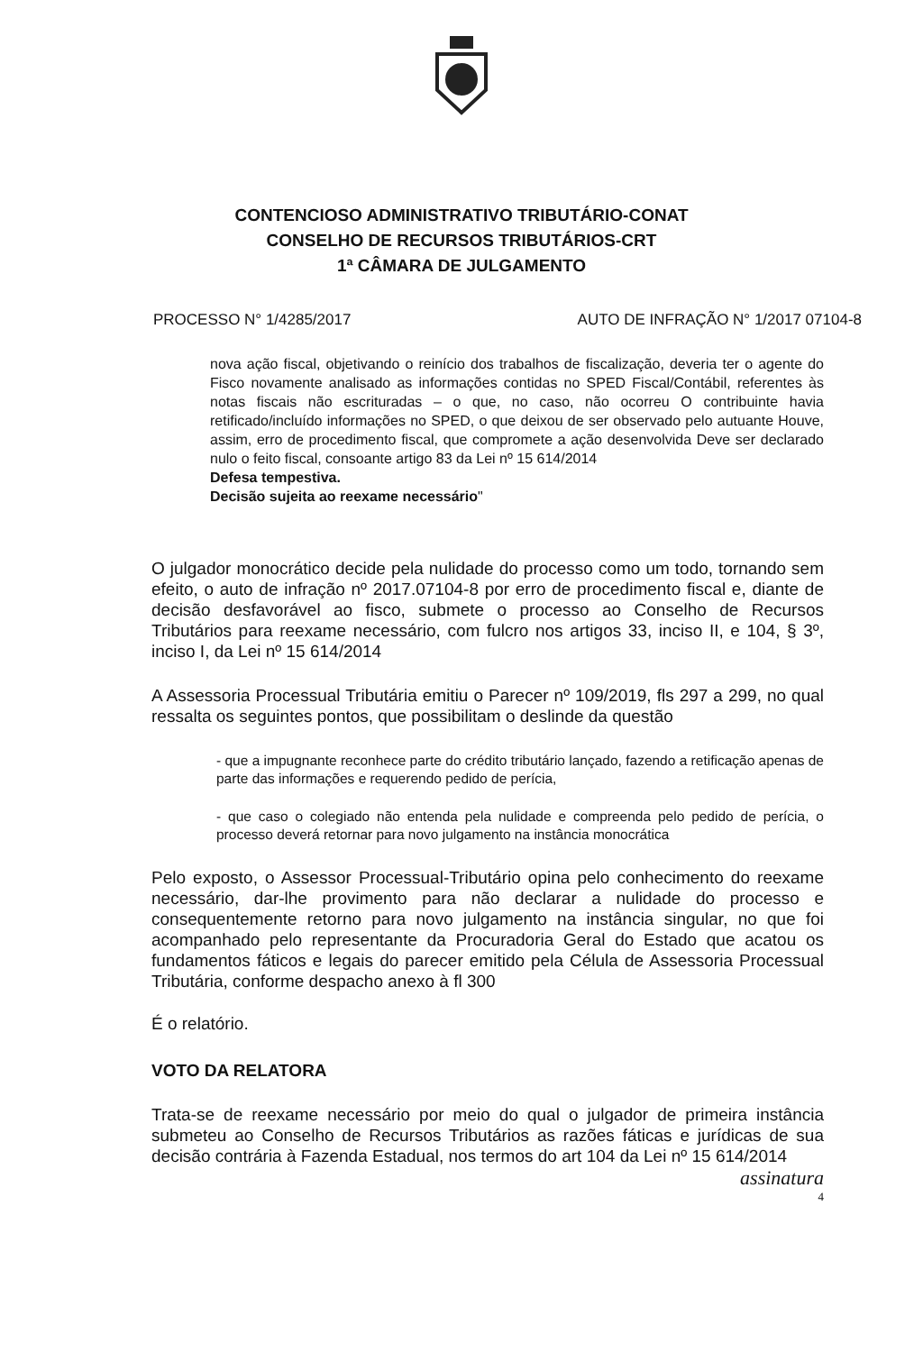CONTENCIOSO ADMINISTRATIVO TRIBUTÁRIO-CONAT
CONSELHO DE RECURSOS TRIBUTÁRIOS-CRT
1ª CÂMARA DE JULGAMENTO
PROCESSO N° 1/4285/2017 AUTO DE INFRAÇÃO N° 1/2017 07104-8
nova ação fiscal, objetivando o reinício dos trabalhos de fiscalização, deveria ter o agente do Fisco novamente analisado as informações contidas no SPED Fiscal/Contábil, referentes às notas fiscais não escrituradas – o que, no caso, não ocorreu O contribuinte havia retificado/incluído informações no SPED, o que deixou de ser observado pelo autuante Houve, assim, erro de procedimento fiscal, que compromete a ação desenvolvida Deve ser declarado nulo o feito fiscal, consoante artigo 83 da Lei nº 15 614/2014
Defesa tempestiva.
Decisão sujeita ao reexame necessário"
O julgador monocrático decide pela nulidade do processo como um todo, tornando sem efeito, o auto de infração nº 2017.07104-8 por erro de procedimento fiscal e, diante de decisão desfavorável ao fisco, submete o processo ao Conselho de Recursos Tributários para reexame necessário, com fulcro nos artigos 33, inciso II, e 104, § 3º, inciso I, da Lei nº 15 614/2014
A Assessoria Processual Tributária emitiu o Parecer nº 109/2019, fls 297 a 299, no qual ressalta os seguintes pontos, que possibilitam o deslinde da questão
- que a impugnante reconhece parte do crédito tributário lançado, fazendo a retificação apenas de parte das informações e requerendo pedido de perícia,
- que caso o colegiado não entenda pela nulidade e compreenda pelo pedido de perícia, o processo deverá retornar para novo julgamento na instância monocrática
Pelo exposto, o Assessor Processual-Tributário opina pelo conhecimento do reexame necessário, dar-lhe provimento para não declarar a nulidade do processo e consequentemente retorno para novo julgamento na instância singular, no que foi acompanhado pelo representante da Procuradoria Geral do Estado que acatou os fundamentos fáticos e legais do parecer emitido pela Célula de Assessoria Processual Tributária, conforme despacho anexo à fl 300
É o relatório.
VOTO DA RELATORA
Trata-se de reexame necessário por meio do qual o julgador de primeira instância submeteu ao Conselho de Recursos Tributários as razões fáticas e jurídicas de sua decisão contrária à Fazenda Estadual, nos termos do art 104 da Lei nº 15 614/2014
assinatura
4